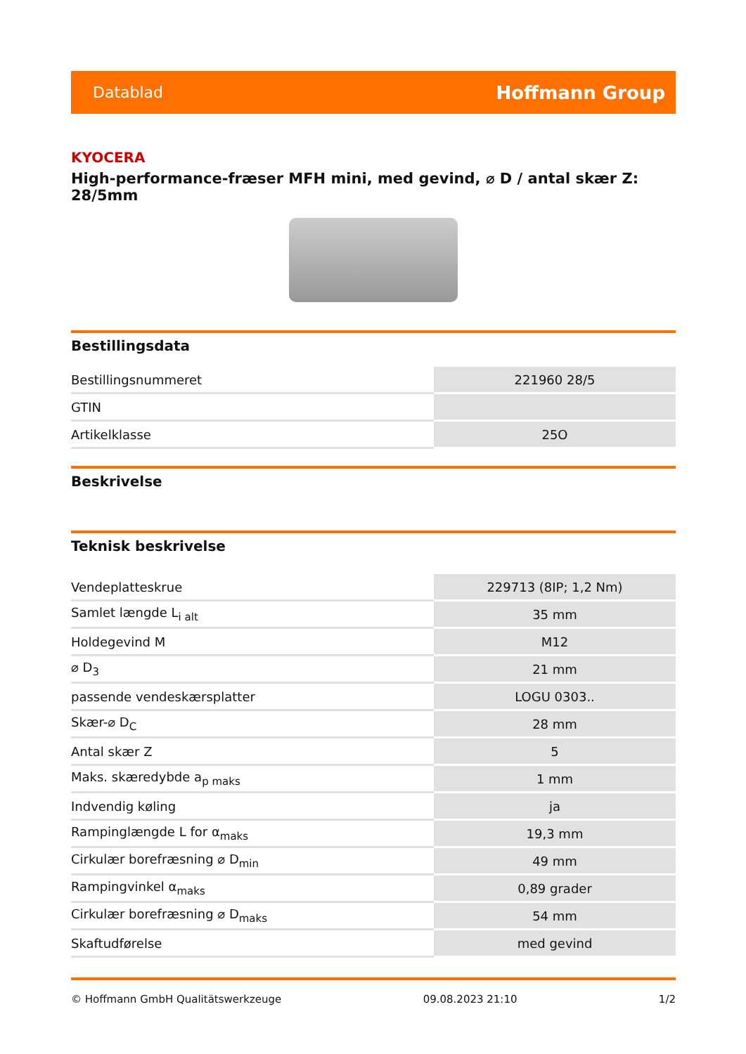Datablad Hoffmann Group
KYOCERA
High-performance-fræser MFH mini, med gevind, ⌀ D / antal skær Z: 28/5mm
Bestillingsdata
| Bestillingsnummeret | 221960 28/5 |
| GTIN | |
| Artikelklasse | 25O |
Beskrivelse
Teknisk beskrivelse
| Vendeplatteskrue | 229713 (8IP; 1,2 Nm) |
| Samlet længde L<sub>i alt</sub> | 35 mm |
| Holdegevind M | M12 |
| ⌀ D<sub>3</sub> | 21 mm |
| passende vendeskærsplatter | LOGU 0303.. |
| Skær-⌀ D<sub>C</sub> | 28 mm |
| Antal skær Z | 5 |
| Maks. skæredybde a<sub>p maks</sub> | 1 mm |
| Indvendig køling | ja |
| Rampinglængde L for α<sub>maks</sub> | 19,3 mm |
| Cirkulær borefræsning ⌀ D<sub>min</sub> | 49 mm |
| Rampingvinkel α<sub>maks</sub> | 0,89 grader |
| Cirkulær borefræsning ⌀ D<sub>maks</sub> | 54 mm |
| Skaftudførelse | med gevind |
© Hoffmann GmbH Qualitätswerkzeuge 09.08.2023 21:10 1/2